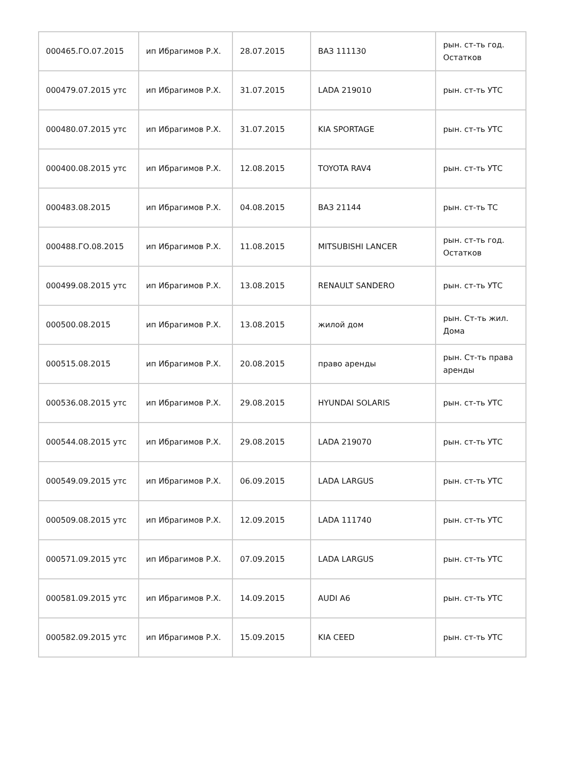| 000465.ГО.07.2015 | ип Ибрагимов Р.Х. | 28.07.2015 | ВАЗ 111130 | рын. ст-ть год. Остатков |
| 000479.07.2015 утс | ип Ибрагимов Р.Х. | 31.07.2015 | LADA 219010 | рын. ст-ть УТС |
| 000480.07.2015 утс | ип Ибрагимов Р.Х. | 31.07.2015 | KIA SPORTAGE | рын. ст-ть УТС |
| 000400.08.2015 утс | ип Ибрагимов Р.Х. | 12.08.2015 | TOYOTA RAV4 | рын. ст-ть УТС |
| 000483.08.2015 | ип Ибрагимов Р.Х. | 04.08.2015 | ВАЗ 21144 | рын. ст-ть ТС |
| 000488.ГО.08.2015 | ип Ибрагимов Р.Х. | 11.08.2015 | MITSUBISHI LANCER | рын. ст-ть год. Остатков |
| 000499.08.2015 утс | ип Ибрагимов Р.Х. | 13.08.2015 | RENAULT SANDERO | рын. ст-ть УТС |
| 000500.08.2015 | ип Ибрагимов Р.Х. | 13.08.2015 | жилой дом | рын. Ст-ть жил. Дома |
| 000515.08.2015 | ип Ибрагимов Р.Х. | 20.08.2015 | право аренды | рын. Ст-ть права аренды |
| 000536.08.2015 утс | ип Ибрагимов Р.Х. | 29.08.2015 | HYUNDAI SOLARIS | рын. ст-ть УТС |
| 000544.08.2015 утс | ип Ибрагимов Р.Х. | 29.08.2015 | LADA 219070 | рын. ст-ть УТС |
| 000549.09.2015 утс | ип Ибрагимов Р.Х. | 06.09.2015 | LADA LARGUS | рын. ст-ть УТС |
| 000509.08.2015 утс | ип Ибрагимов Р.Х. | 12.09.2015 | LADA 111740 | рын. ст-ть УТС |
| 000571.09.2015 утс | ип Ибрагимов Р.Х. | 07.09.2015 | LADA LARGUS | рын. ст-ть УТС |
| 000581.09.2015 утс | ип Ибрагимов Р.Х. | 14.09.2015 | AUDI A6 | рын. ст-ть УТС |
| 000582.09.2015 утс | ип Ибрагимов Р.Х. | 15.09.2015 | KIA CEED | рын. ст-ть УТС |